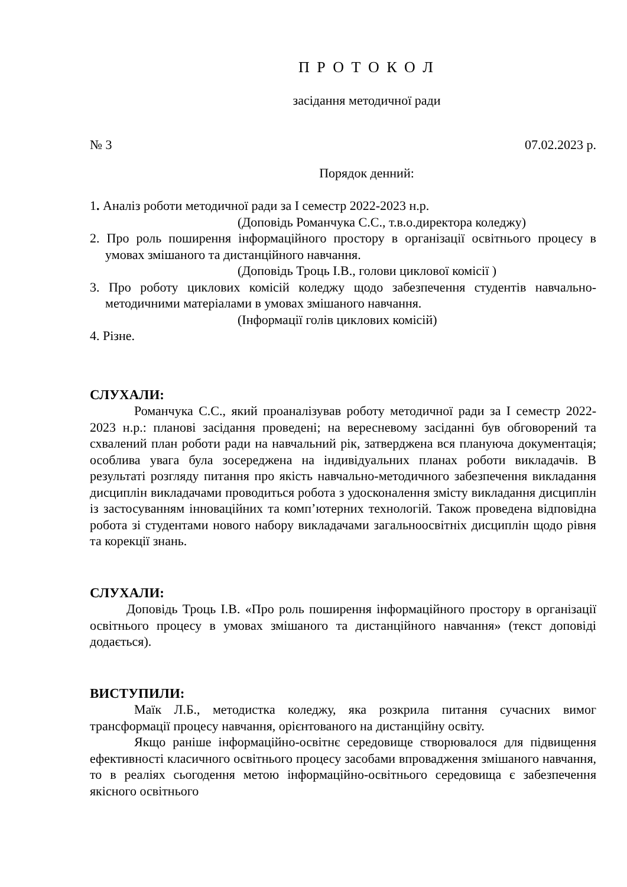П Р О Т О К О Л
засідання методичної ради
№ 3 07.02.2023 р.
Порядок денний:
1. Аналіз роботи методичної ради за І семестр 2022-2023 н.р.
(Доповідь Романчука С.С., т.в.о.директора коледжу)
2. Про роль поширення інформаційного простору в організації освітнього процесу в умовах змішаного та дистанційного навчання.
(Доповідь Троць І.В., голови циклової комісії )
3. Про роботу циклових комісій коледжу щодо забезпечення студентів навчально-методичними матеріалами в умовах змішаного навчання.
(Інформації голів циклових комісій)
4. Різне.
СЛУХАЛИ:
Романчука С.С., який проаналізував роботу методичної ради за І семестр 2022-2023 н.р.: планові засідання проведені; на вересневому засіданні був обговорений та схвалений план роботи ради на навчальний рік, затверджена вся плануюча документація; особлива увага була зосереджена на індивідуальних планах роботи викладачів. В результаті розгляду питання про якість навчально-методичного забезпечення викладання дисциплін викладачами проводиться робота з удосконалення змісту викладання дисциплін із застосуванням інноваційних та комп’ютерних технологій. Також проведена відповідна робота зі студентами нового набору викладачами загальноосвітніх дисциплін щодо рівня та корекції знань.
СЛУХАЛИ:
Доповідь Троць І.В. «Про роль поширення інформаційного простору в організації освітнього процесу в умовах змішаного та дистанційного навчання» (текст доповіді додається).
ВИСТУПИЛИ:
Маїк Л.Б., методистка коледжу, яка розкрила питання сучасних вимог трансформації процесу навчання, орієнтованого на дистанційну освіту.
Якщо раніше інформаційно-освітнє середовище створювалося для підвищення ефективності класичного освітнього процесу засобами впровадження змішаного навчання, то в реаліях сьогодення метою інформаційно-освітнього середовища є забезпечення якісного освітнього